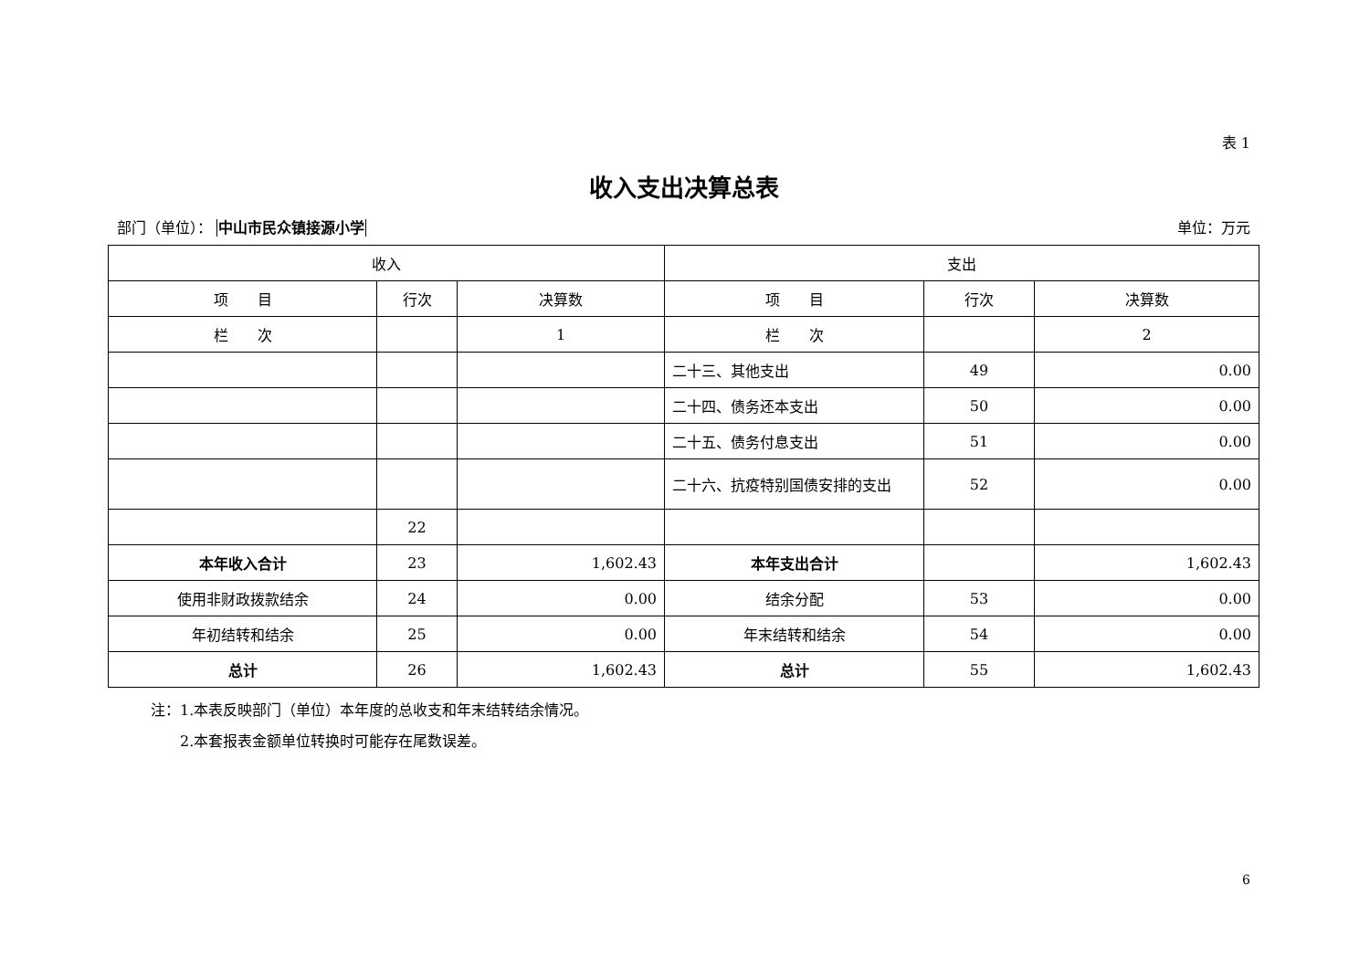表 1
收入支出决算总表
部门（单位）： 中山市民众镇接源小学 单位：万元
| 收入 | | | 支出 | | |
| --- | --- | --- | --- | --- | --- |
| 项 目 | 行次 | 决算数 | 项 目 | 行次 | 决算数 |
| 栏 次 | | 1 | 栏 次 | | 2 |
| | | | 二十三、其他支出 | 49 | 0.00 |
| | | | 二十四、债务还本支出 | 50 | 0.00 |
| | | | 二十五、债务付息支出 | 51 | 0.00 |
| | | | 二十六、抗疫特别国债安排的支出 | 52 | 0.00 |
| | 22 | | | | |
| 本年收入合计 | 23 | 1,602.43 | 本年支出合计 | | 1,602.43 |
| 使用非财政拨款结余 | 24 | 0.00 | 结余分配 | 53 | 0.00 |
| 年初结转和结余 | 25 | 0.00 | 年末结转和结余 | 54 | 0.00 |
| 总计 | 26 | 1,602.43 | 总计 | 55 | 1,602.43 |
注：1.本表反映部门（单位）本年度的总收支和年末结转结余情况。
　　2.本套报表金额单位转换时可能存在尾数误差。
6